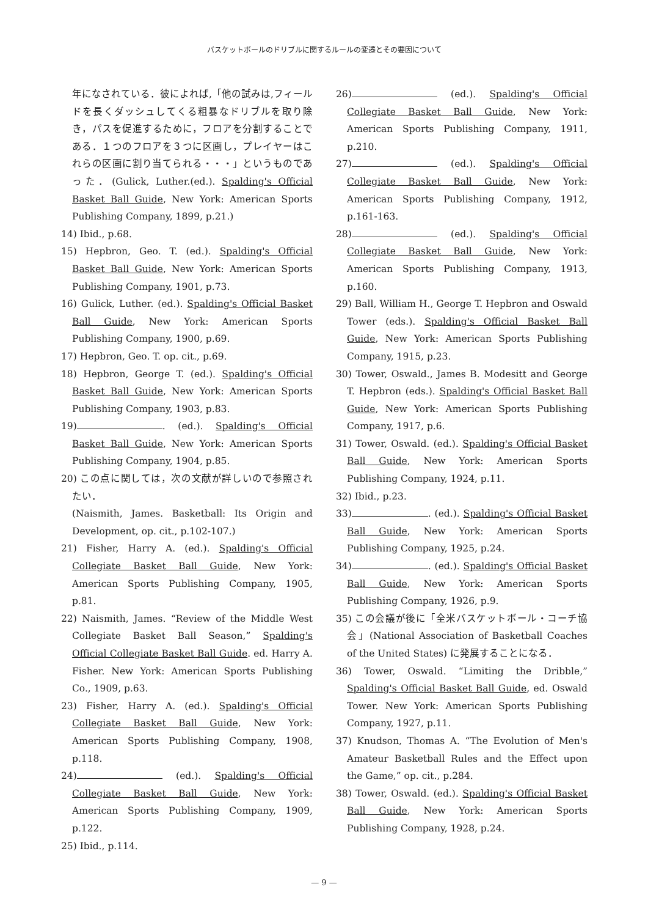バスケットボールのドリブルに関するルールの変遷とその要因について
年になされている．彼によれば,「他の試みは,フィールドを長くダッシュしてくる粗暴なドリブルを取り除き，パスを促進するために，フロアを分割することである．１つのフロアを３つに区画し，プレイヤーはこれらの区画に割り当てられる・・・」というものであった．(Gulick, Luther.(ed.). Spalding's Official Basket Ball Guide, New York: American Sports Publishing Company, 1899, p.21.)
14) Ibid., p.68.
15) Hepbron, Geo. T. (ed.). Spalding's Official Basket Ball Guide, New York: American Sports Publishing Company, 1901, p.73.
16) Gulick, Luther. (ed.). Spalding's Official Basket Ball Guide, New York: American Sports Publishing Company, 1900, p.69.
17) Hepbron, Geo. T. op. cit., p.69.
18) Hepbron, George T. (ed.). Spalding's Official Basket Ball Guide, New York: American Sports Publishing Company, 1903, p.83.
19) . (ed.). Spalding's Official Basket Ball Guide, New York: American Sports Publishing Company, 1904, p.85.
20) この点に関しては，次の文献が詳しいので参照されたい．
(Naismith, James. Basketball: Its Origin and Development, op. cit., p.102-107.)
21) Fisher, Harry A. (ed.). Spalding's Official Collegiate Basket Ball Guide, New York: American Sports Publishing Company, 1905, p.81.
22) Naismith, James. “Review of the Middle West Collegiate Basket Ball Season,” Spalding's Official Collegiate Basket Ball Guide. ed. Harry A. Fisher. New York: American Sports Publishing Co., 1909, p.63.
23) Fisher, Harry A. (ed.). Spalding's Official Collegiate Basket Ball Guide, New York: American Sports Publishing Company, 1908, p.118.
24) (ed.). Spalding's Official Collegiate Basket Ball Guide, New York: American Sports Publishing Company, 1909, p.122.
25) Ibid., p.114.
26) (ed.). Spalding's Official Collegiate Basket Ball Guide, New York: American Sports Publishing Company, 1911, p.210.
27) (ed.). Spalding's Official Collegiate Basket Ball Guide, New York: American Sports Publishing Company, 1912, p.161-163.
28) (ed.). Spalding's Official Collegiate Basket Ball Guide, New York: American Sports Publishing Company, 1913, p.160.
29) Ball, William H., George T. Hepbron and Oswald Tower (eds.). Spalding's Official Basket Ball Guide, New York: American Sports Publishing Company, 1915, p.23.
30) Tower, Oswald., James B. Modesitt and George T. Hepbron (eds.). Spalding's Official Basket Ball Guide, New York: American Sports Publishing Company, 1917, p.6.
31) Tower, Oswald. (ed.). Spalding's Official Basket Ball Guide, New York: American Sports Publishing Company, 1924, p.11.
32) Ibid., p.23.
33) . (ed.). Spalding's Official Basket Ball Guide, New York: American Sports Publishing Company, 1925, p.24.
34) . (ed.). Spalding's Official Basket Ball Guide, New York: American Sports Publishing Company, 1926, p.9.
35) この会議が後に「全米バスケットボール・コーチ協会」(National Association of Basketball Coaches of the United States) に発展することになる．
36) Tower, Oswald. “Limiting the Dribble,” Spalding's Official Basket Ball Guide, ed. Oswald Tower. New York: American Sports Publishing Company, 1927, p.11.
37) Knudson, Thomas A. “The Evolution of Men's Amateur Basketball Rules and the Effect upon the Game,” op. cit., p.284.
38) Tower, Oswald. (ed.). Spalding's Official Basket Ball Guide, New York: American Sports Publishing Company, 1928, p.24.
— 9 —